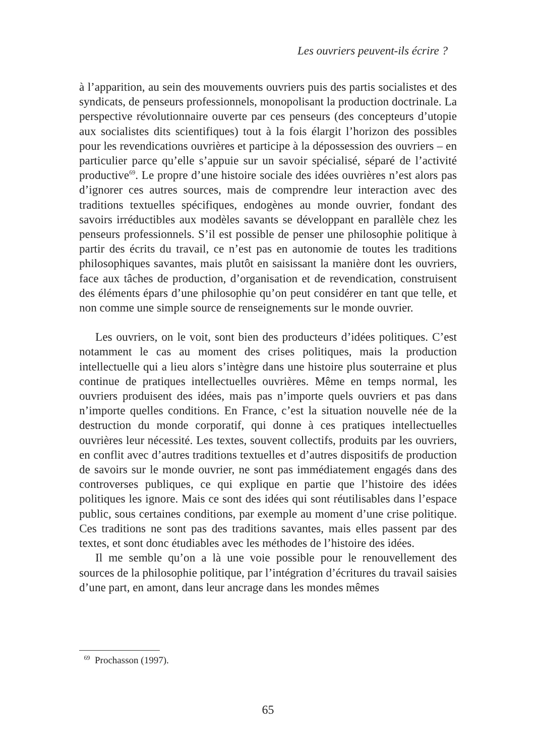Les ouvriers peuvent-ils écrire ?
à l’apparition, au sein des mouvements ouvriers puis des partis socialistes et des syndicats, de penseurs professionnels, monopolisant la production doctrinale. La perspective révolutionnaire ouverte par ces penseurs (des concepteurs d’utopie aux socialistes dits scientifiques) tout à la fois élargit l’horizon des possibles pour les revendications ouvrières et participe à la dépossession des ouvriers – en particulier parce qu’elle s’appuie sur un savoir spécialisé, séparé de l’activité productive<sup>69</sup>. Le propre d’une histoire sociale des idées ouvrières n’est alors pas d’ignorer ces autres sources, mais de comprendre leur interaction avec des traditions textuelles spécifiques, endogènes au monde ouvrier, fondant des savoirs irréductibles aux modèles savants se développant en parallèle chez les penseurs professionnels. S’il est possible de penser une philosophie politique à partir des écrits du travail, ce n’est pas en autonomie de toutes les traditions philosophiques savantes, mais plutôt en saisissant la manière dont les ouvriers, face aux tâches de production, d’organisation et de revendication, construisent des éléments épars d’une philosophie qu’on peut considérer en tant que telle, et non comme une simple source de renseignements sur le monde ouvrier.
Les ouvriers, on le voit, sont bien des producteurs d’idées politiques. C’est notamment le cas au moment des crises politiques, mais la production intellectuelle qui a lieu alors s’intègre dans une histoire plus souterraine et plus continue de pratiques intellectuelles ouvrières. Même en temps normal, les ouvriers produisent des idées, mais pas n’importe quels ouvriers et pas dans n’importe quelles conditions. En France, c’est la situation nouvelle née de la destruction du monde corporatif, qui donne à ces pratiques intellectuelles ouvrières leur nécessité. Les textes, souvent collectifs, produits par les ouvriers, en conflit avec d’autres traditions textuelles et d’autres dispositifs de production de savoirs sur le monde ouvrier, ne sont pas immédiatement engagés dans des controverses publiques, ce qui explique en partie que l’histoire des idées politiques les ignore. Mais ce sont des idées qui sont réutilisables dans l’espace public, sous certaines conditions, par exemple au moment d’une crise politique. Ces traditions ne sont pas des traditions savantes, mais elles passent par des textes, et sont donc étudiables avec les méthodes de l’histoire des idées.
Il me semble qu’on a là une voie possible pour le renouvellement des sources de la philosophie politique, par l’intégration d’écritures du travail saisies d’une part, en amont, dans leur ancrage dans les mondes mêmes
<sup>69</sup> Prochasson (1997).
65